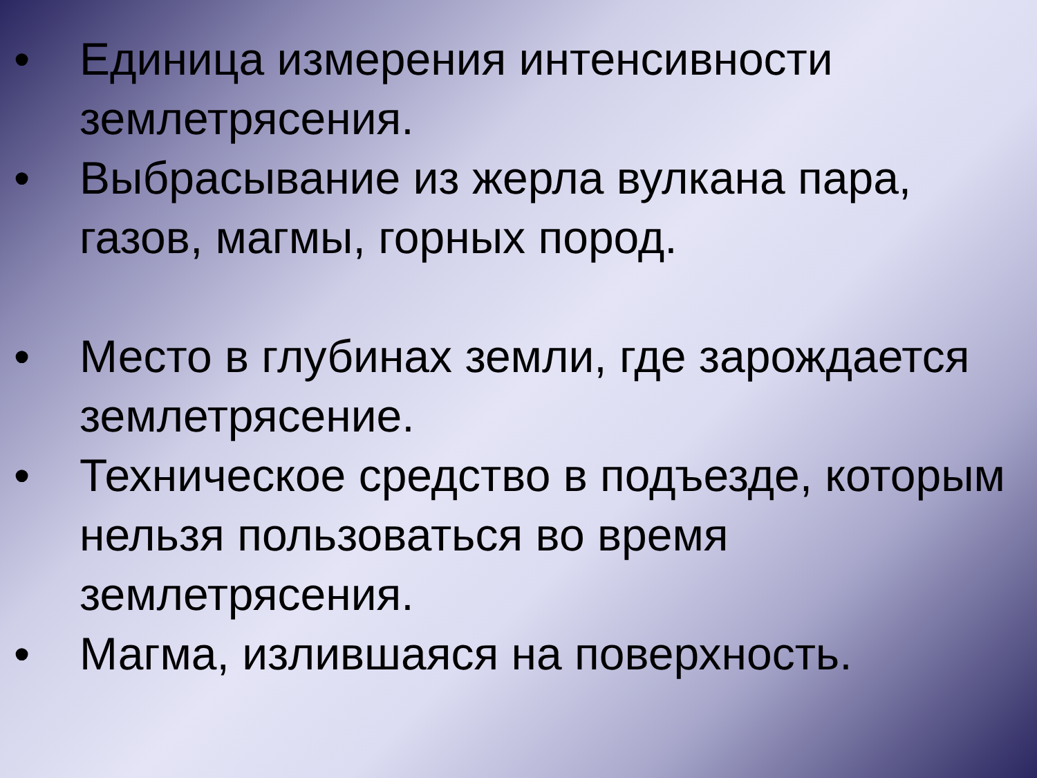• Единица измерения интенсивности землетрясения.
• Выбрасывание из жерла вулкана пара, газов, магмы, горных пород.
• Место в глубинах земли, где зарождается землетрясение.
• Техническое средство в подъезде, которым нельзя пользоваться во время землетрясения.
• Магма, излившаяся на поверхность.